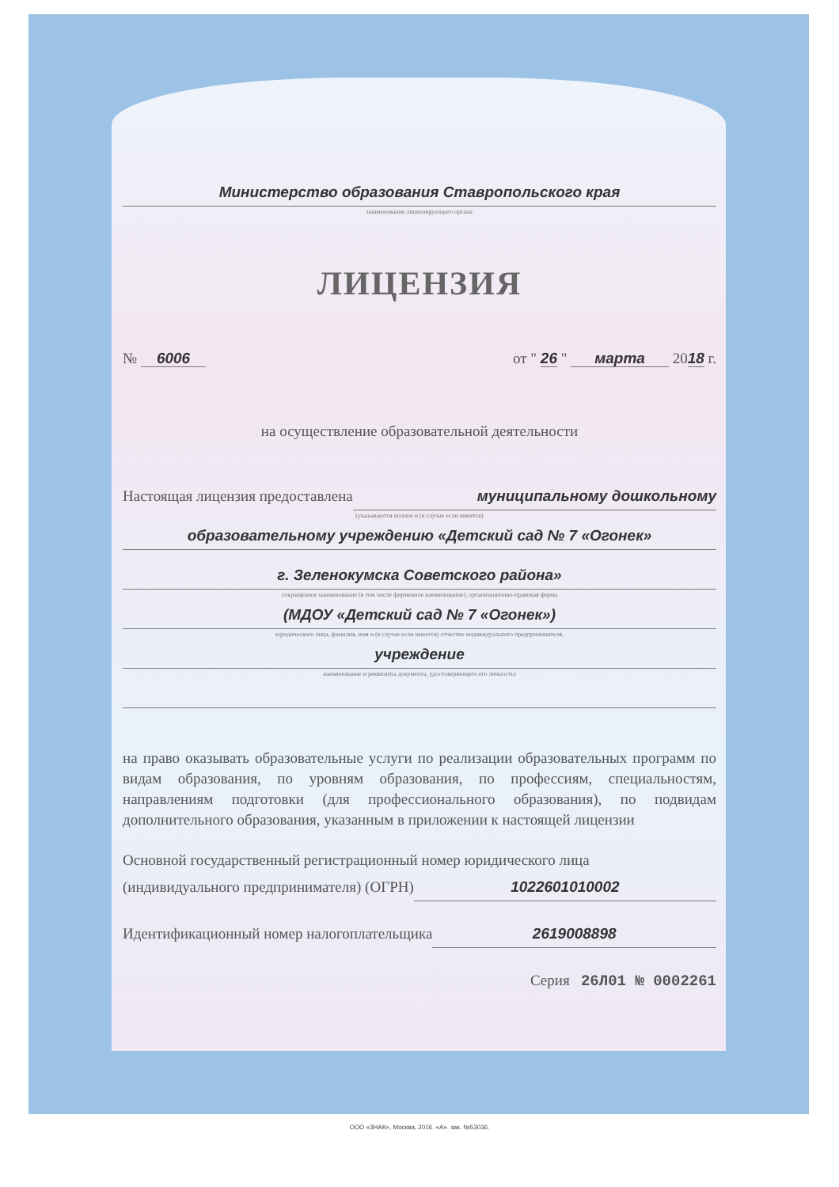Министерство образования Ставропольского края
наименование лицензирующего органа
ЛИЦЕНЗИЯ
№ 6006 от " 26 " марта 2018 г.
на осуществление образовательной деятельности
Настоящая лицензия предоставлена муниципальному дошкольному
(указываются полное и (в случае если имеется)
образовательному учреждению «Детский сад № 7 «Огонек»
г. Зеленокумска Советского района»
сокращенное наименование (в том числе фирменное наименование), организационно-правовая форма
(МДОУ «Детский сад № 7 «Огонек»)
юридического лица, фамилия, имя и (в случае если имеется) отчество индивидуального предпринимателя,
учреждение
наименование и реквизиты документа, удостоверяющего его личность)
на право оказывать образовательные услуги по реализации образовательных программ по видам образования, по уровням образования, по профессиям, специальностям, направлениям подготовки (для профессионального образования), по подвидам дополнительного образования, указанным в приложении к настоящей лицензии
Основной государственный регистрационный номер юридического лица
(индивидуального предпринимателя) (ОГРН) 1022601010002
Идентификационный номер налогоплательщика 2619008898
Серия 26Л01 № 0002261
ООО «ЗНАК», Москва, 2016. «А». зак. №53036.